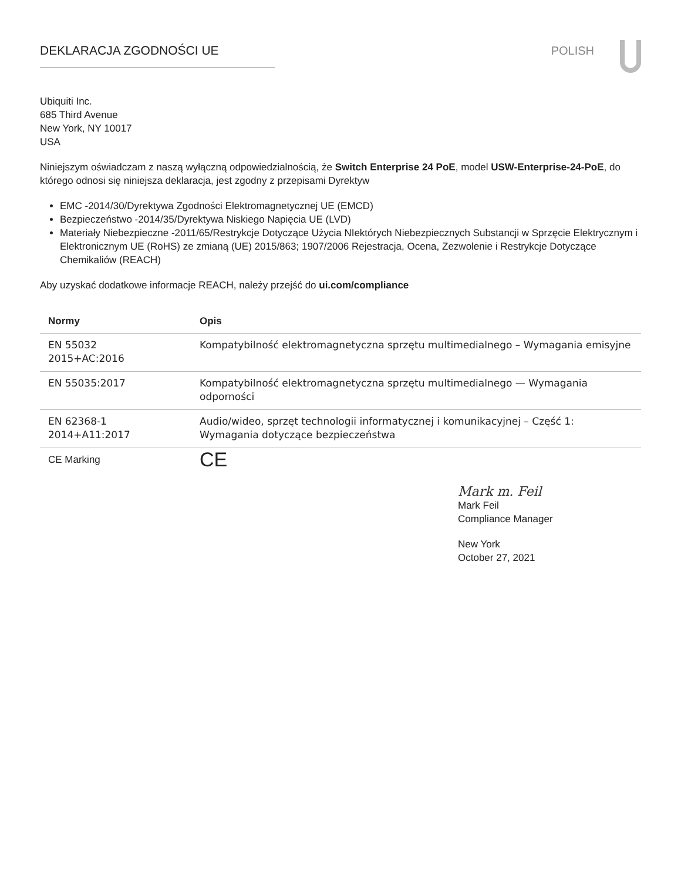DEKLARACJA ZGODNOŚCI UE POLISH
Ubiquiti Inc.
685 Third Avenue
New York, NY 10017
USA
Niniejszym oświadczam z naszą wyłączną odpowiedzialnością, że Switch Enterprise 24 PoE, model USW-Enterprise-24-PoE, do którego odnosi się niniejsza deklaracja, jest zgodny z przepisami Dyrektyw
EMC -2014/30/Dyrektywa Zgodności Elektromagnetycznej UE (EMCD)
Bezpieczeństwo -2014/35/Dyrektywa Niskiego Napięcia UE (LVD)
Materiały Niebezpieczne -2011/65/Restrykcje Dotyczące Użycia NIektórych Niebezpiecznych Substancji w Sprzęcie Elektrycznym i Elektronicznym UE (RoHS) ze zmianą (UE) 2015/863; 1907/2006 Rejestracja, Ocena, Zezwolenie i Restrykcje Dotyczące Chemikaliów (REACH)
Aby uzyskać dodatkowe informacje REACH, należy przejść do ui.com/compliance
| Normy | Opis |
| --- | --- |
| EN 55032 2015+AC:2016 | Kompatybilność elektromagnetyczna sprzętu multimedialnego – Wymagania emisyjne |
| EN 55035:2017 | Kompatybilność elektromagnetyczna sprzętu multimedialnego — Wymagania odporności |
| EN 62368-1 2014+A11:2017 | Audio/wideo, sprzęt technologii informatycznej i komunikacyjnej – Część 1: Wymagania dotyczące bezpieczeństwa |
| CE Marking | CE |
Mark m. Feil
Mark Feil
Compliance Manager
New York
October 27, 2021